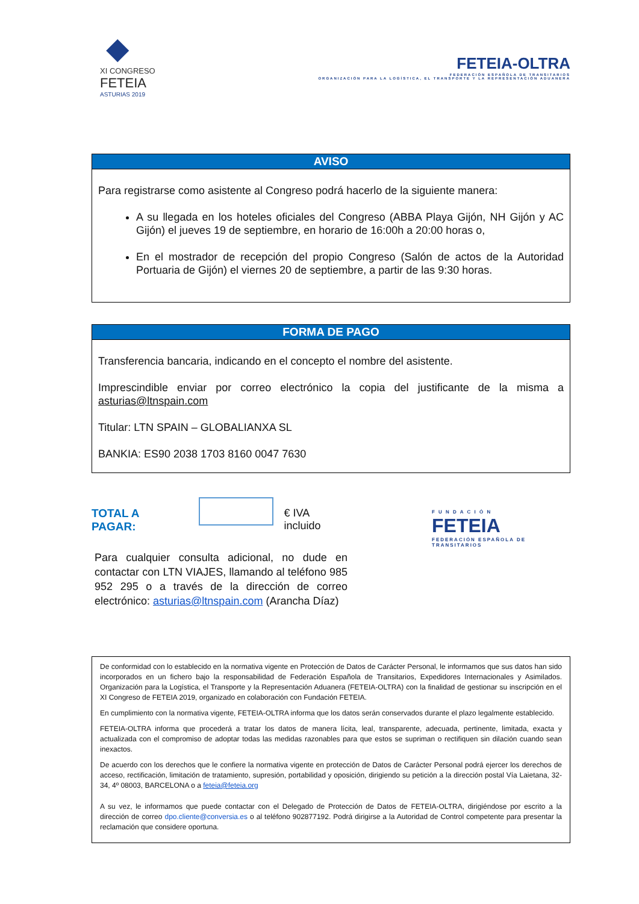◆
XI CONGRESO
FETEIA
ASTURIAS 2019
FETEIA-OLTRA
FEDERACIÓN ESPAÑOLA DE TRANSITARIOS
ORGANIZACIÓN PARA LA LOGÍSTICA, EL TRANSPORTE Y LA REPRESENTACIÓN ADUANERA
AVISO
Para registrarse como asistente al Congreso podrá hacerlo de la siguiente manera:
A su llegada en los hoteles oficiales del Congreso (ABBA Playa Gijón, NH Gijón y AC Gijón) el jueves 19 de septiembre, en horario de 16:00h a 20:00 horas o,
En el mostrador de recepción del propio Congreso (Salón de actos de la Autoridad Portuaria de Gijón) el viernes 20 de septiembre, a partir de las 9:30 horas.
FORMA DE PAGO
Transferencia bancaria, indicando en el concepto el nombre del asistente.
Imprescindible enviar por correo electrónico la copia del justificante de la misma a asturias@ltnspain.com
Titular: LTN SPAIN – GLOBALIANXA SL
BANKIA: ES90 2038 1703 8160 0047 7630
TOTAL A PAGAR: € IVA incluido
Para cualquier consulta adicional, no dude en contactar con LTN VIAJES, llamando al teléfono 985 952 295 o a través de la dirección de correo electrónico: asturias@ltnspain.com (Arancha Díaz)
F U N D A C I Ó N
FETEIA
FEDERACIÓN ESPAÑOLA DE TRANSITARIOS
De conformidad con lo establecido en la normativa vigente en Protección de Datos de Carácter Personal, le informamos que sus datos han sido incorporados en un fichero bajo la responsabilidad de Federación Española de Transitarios, Expedidores Internacionales y Asimilados. Organización para la Logística, el Transporte y la Representación Aduanera (FETEIA-OLTRA) con la finalidad de gestionar su inscripción en el XI Congreso de FETEIA 2019, organizado en colaboración con Fundación FETEIA.
En cumplimiento con la normativa vigente, FETEIA-OLTRA informa que los datos serán conservados durante el plazo legalmente establecido.
FETEIA-OLTRA informa que procederá a tratar los datos de manera lícita, leal, transparente, adecuada, pertinente, limitada, exacta y actualizada con el compromiso de adoptar todas las medidas razonables para que estos se supriman o rectifiquen sin dilación cuando sean inexactos.
De acuerdo con los derechos que le confiere la normativa vigente en protección de Datos de Carácter Personal podrá ejercer los derechos de acceso, rectificación, limitación de tratamiento, supresión, portabilidad y oposición, dirigiendo su petición a la dirección postal Vía Laietana, 32-34, 4º 08003, BARCELONA o a feteia@feteia.org
A su vez, le informamos que puede contactar con el Delegado de Protección de Datos de FETEIA-OLTRA, dirigiéndose por escrito a la dirección de correo dpo.cliente@conversia.es o al teléfono 902877192. Podrá dirigirse a la Autoridad de Control competente para presentar la reclamación que considere oportuna.